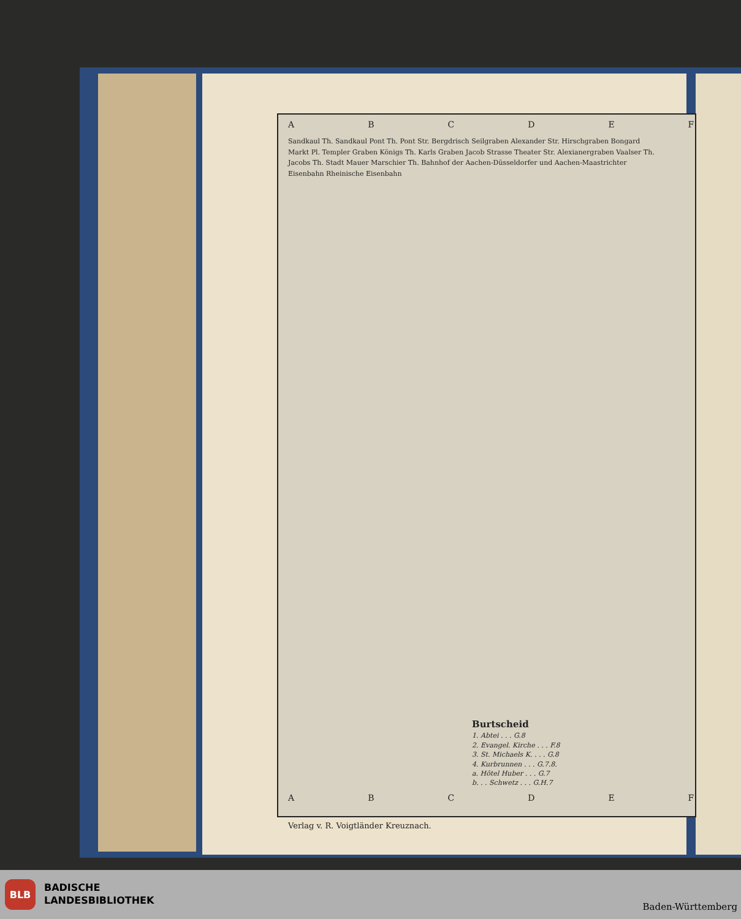ABCDEF
Sandkaul Th. Sandkaul Pont Th. Pont Str. Bergdrisch Seilgraben Alexander Str. Hirschgraben Bongard Markt Pl. Templer Graben Königs Th. Karls Graben Jacob Strasse Theater Str. Alexianergraben Vaalser Th. Jacobs Th. Stadt Mauer Marschier Th. Bahnhof der Aachen-Düsseldorfer und Aachen-Maastrichter Eisenbahn Rheinische Eisenbahn
Burtscheid
1. Abtei . . . G.8
2. Evangel. Kirche . . . F.8
3. St. Michaels K. . . . G.8
4. Kurbrunnen . . . G.7.8.
a. Hôtel Huber . . . G.7
b. . . Schwetz . . . G.H.7
ABCDEF
Verlag v. R. Voigtländer Kreuznach.
BLB
BADISCHE
LANDESBIBLIOTHEK
Baden-Württemberg